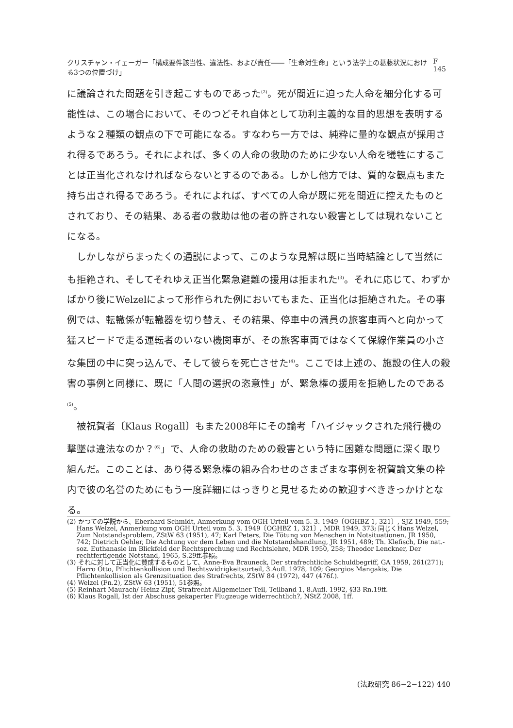クリスチャン・イェーガー「構成要件該当性、違法性、および責任――「生命対生命」という法学上の葛藤状況における3つの位置づけ」 F 145
に議論された問題を引き起こすものであった<sup>(2)</sup>。死が間近に迫った人命を細分化する可能性は、この場合において、そのつどそれ自体として功利主義的な目的思想を表明するような２種類の観点の下で可能になる。すなわち一方では、純粋に量的な観点が採用され得るであろう。それによれば、多くの人命の救助のために少ない人命を犠牲にすることは正当化されなければならないとするのである。しかし他方では、質的な観点もまた持ち出され得るであろう。それによれば、すべての人命が既に死を間近に控えたものとされており、その結果、ある者の救助は他の者の許されない殺害としては現れないことになる。
しかしながらまったくの通説によって、このような見解は既に当時結論として当然にも拒絶され、そしてそれゆえ正当化緊急避難の援用は拒まれた<sup>(3)</sup>。それに応じて、わずかばかり後にWelzelによって形作られた例においてもまた、正当化は拒絶された。その事例では、転轍係が転轍器を切り替え、その結果、停車中の満員の旅客車両へと向かって猛スピードで走る運転者のいない機関車が、その旅客車両ではなくて保線作業員の小さな集団の中に突っ込んで、そして彼らを死亡させた<sup>(4)</sup>。ここでは上述の、施設の住人の殺害の事例と同様に、既に「人間の選択の恣意性」が、緊急権の援用を拒絶したのである<sup>(5)</sup>。
被祝賀者〔Klaus Rogall〕もまた2008年にその論考「ハイジャックされた飛行機の撃墜は違法なのか？<sup>(6)</sup>」で、人命の救助のための殺害という特に困難な問題に深く取り組んだ。このことは、あり得る緊急権の組み合わせのさまざまな事例を祝賀論文集の枠内で彼の名誉のためにもう一度詳細にはっきりと見せるための歓迎すべききっかけとなる。
(2) かつての学説から、Eberhard Schmidt, Anmerkung vom OGH Urteil vom 5. 3. 1949〔OGHBZ 1, 321〕, SJZ 1949, 559; Hans Welzel, Anmerkung vom OGH Urteil vom 5. 3. 1949〔OGHBZ 1, 321〕, MDR 1949, 373; 同じくHans Welzel, Zum Notstandsproblem, ZStW 63 (1951), 47; Karl Peters, Die Tötung von Menschen in Notsituationen, JR 1950, 742; Dietrich Oehler, Die Achtung vor dem Leben und die Notstandshandlung, JR 1951, 489; Th. Klefisch, Die nat.-soz. Euthanasie im Blickfeld der Rechtsprechung und Rechtslehre, MDR 1950, 258; Theodor Lenckner, Der rechtfertigende Notstand, 1965, S.29ff.参照。
(3) それに対して正当化に賛成するものとして、Anne-Eva Brauneck, Der strafrechtliche Schuldbegriff, GA 1959, 261(271); Harro Otto, Pflichtenkollision und Rechtswidrigkeitsurteil, 3.Aufl. 1978, 109; Georgios Mangakis, Die Pflichtenkollision als Grenzsituation des Strafrechts, ZStW 84 (1972), 447 (476f.).
(4) Welzel (Fn.2), ZStW 63 (1951), 51参照。
(5) Reinhart Maurach/ Heinz Zipf, Strafrecht Allgemeiner Teil, Teilband 1, 8.Aufl. 1992, §33 Rn.19ff.
(6) Klaus Rogall, Ist der Abschuss gekaperter Flugzeuge widerrechtlich?, NStZ 2008, 1ff.
(法政研究 86−2−122) 440